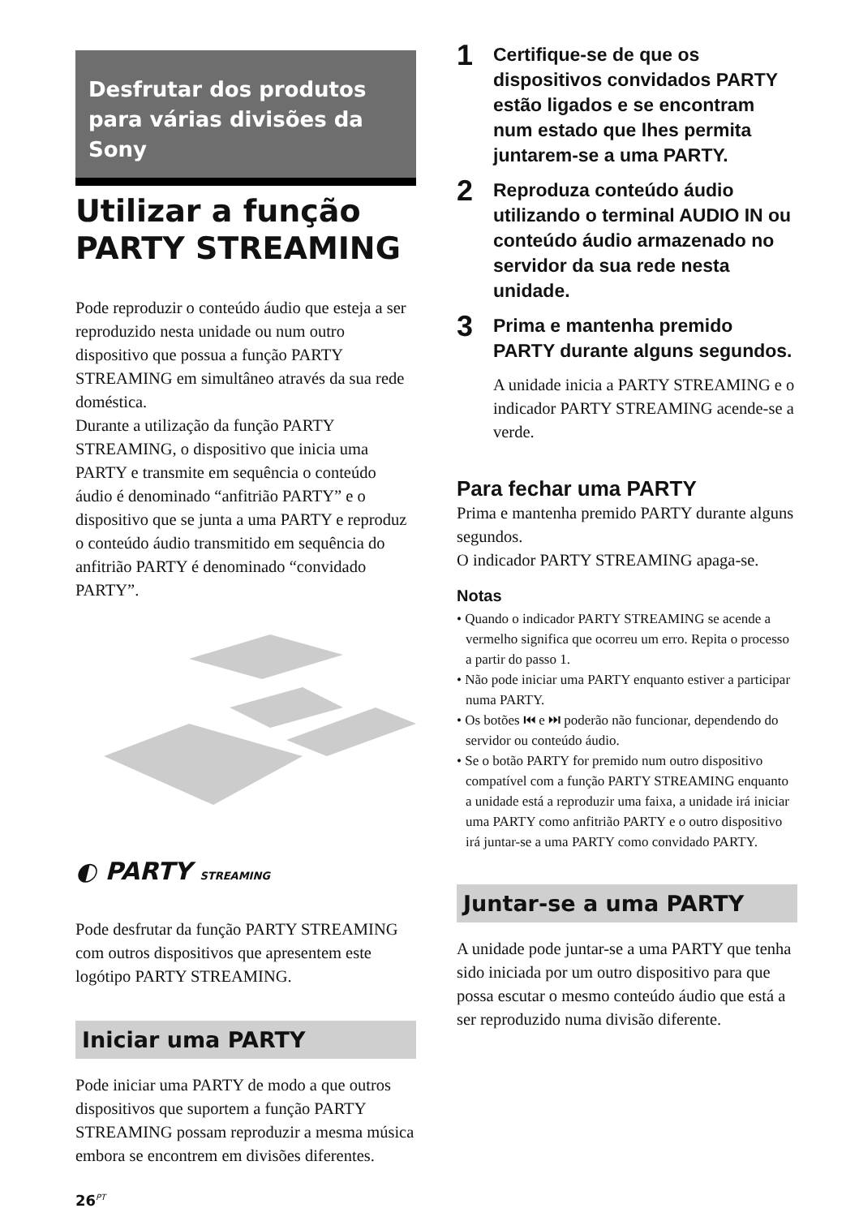Desfrutar dos produtos para várias divisões da Sony
Utilizar a função PARTY STREAMING
Pode reproduzir o conteúdo áudio que esteja a ser reproduzido nesta unidade ou num outro dispositivo que possua a função PARTY STREAMING em simultâneo através da sua rede doméstica.
Durante a utilização da função PARTY STREAMING, o dispositivo que inicia uma PARTY e transmite em sequência o conteúdo áudio é denominado “anfitrião PARTY” e o dispositivo que se junta a uma PARTY e reproduz o conteúdo áudio transmitido em sequência do anfitrião PARTY é denominado “convidado PARTY”.
◐ PARTY STREAMING
Pode desfrutar da função PARTY STREAMING com outros dispositivos que apresentem este logótipo PARTY STREAMING.
Iniciar uma PARTY
Pode iniciar uma PARTY de modo a que outros dispositivos que suportem a função PARTY STREAMING possam reproduzir a mesma música embora se encontrem em divisões diferentes.
26<sup>PT</sup>
1 Certifique-se de que os dispositivos convidados PARTY estão ligados e se encontram num estado que lhes permita juntarem-se a uma PARTY.
2 Reproduza conteúdo áudio utilizando o terminal AUDIO IN ou conteúdo áudio armazenado no servidor da sua rede nesta unidade.
3 Prima e mantenha premido PARTY durante alguns segundos.
A unidade inicia a PARTY STREAMING e o indicador PARTY STREAMING acende-se a verde.
Para fechar uma PARTY
Prima e mantenha premido PARTY durante alguns segundos.
O indicador PARTY STREAMING apaga-se.
Notas
• Quando o indicador PARTY STREAMING se acende a vermelho significa que ocorreu um erro. Repita o processo a partir do passo 1.
• Não pode iniciar uma PARTY enquanto estiver a participar numa PARTY.
• Os botões ⏮ e ⏭ poderão não funcionar, dependendo do servidor ou conteúdo áudio.
• Se o botão PARTY for premido num outro dispositivo compatível com a função PARTY STREAMING enquanto a unidade está a reproduzir uma faixa, a unidade irá iniciar uma PARTY como anfitrião PARTY e o outro dispositivo irá juntar-se a uma PARTY como convidado PARTY.
Juntar-se a uma PARTY
A unidade pode juntar-se a uma PARTY que tenha sido iniciada por um outro dispositivo para que possa escutar o mesmo conteúdo áudio que está a ser reproduzido numa divisão diferente.